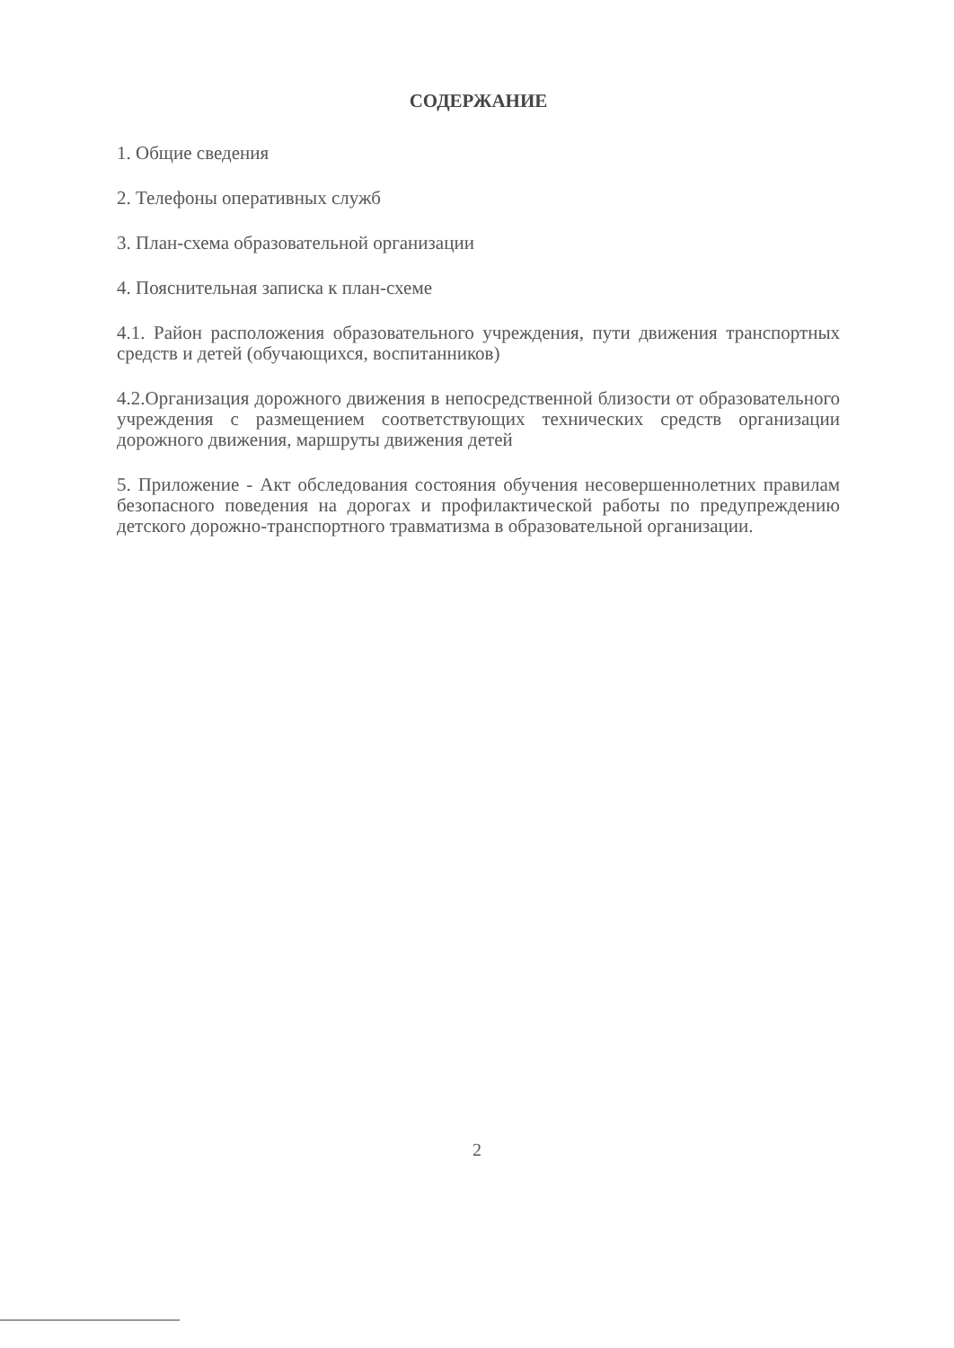СОДЕРЖАНИЕ
1. Общие сведения
2. Телефоны оперативных служб
3. План-схема образовательной организации
4. Пояснительная записка к план-схеме
4.1. Район расположения образовательного учреждения, пути движения транспортных средств и детей (обучающихся, воспитанников)
4.2.Организация дорожного движения в непосредственной близости от образовательного учреждения с размещением соответствующих технических средств организации дорожного движения, маршруты движения детей
5. Приложение - Акт обследования состояния обучения несовершеннолетних правилам безопасного поведения на дорогах и профилактической работы по предупреждению детского дорожно-транспортного травматизма в образовательной организации.
2